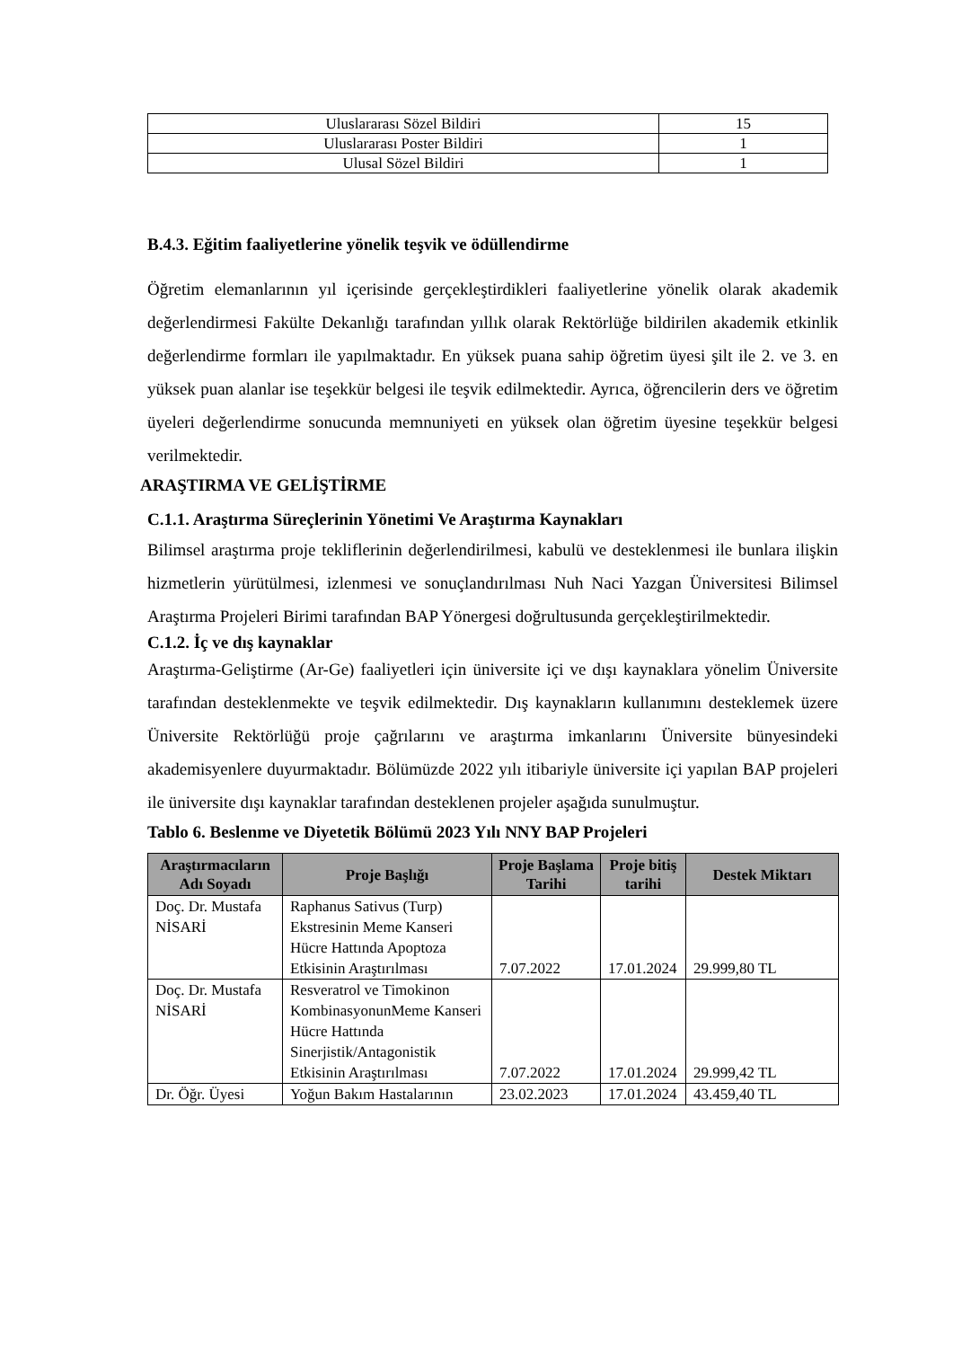| Uluslararası Sözel Bildiri | 15 |
| Uluslararası Poster Bildiri | 1 |
| Ulusal Sözel Bildiri | 1 |
B.4.3. Eğitim faaliyetlerine yönelik teşvik ve ödüllendirme
Öğretim elemanlarının yıl içerisinde gerçekleştirdikleri faaliyetlerine yönelik olarak akademik değerlendirmesi Fakülte Dekanlığı tarafından yıllık olarak Rektörlüğe bildirilen akademik etkinlik değerlendirme formları ile yapılmaktadır. En yüksek puana sahip öğretim üyesi şilt ile 2. ve 3. en yüksek puan alanlar ise teşekkür belgesi ile teşvik edilmektedir. Ayrıca, öğrencilerin ders ve öğretim üyeleri değerlendirme sonucunda memnuniyeti en yüksek olan öğretim üyesine teşekkür belgesi verilmektedir.
ARAŞTIRMA VE GELİŞTİRME
C.1.1. Araştırma Süreçlerinin Yönetimi Ve Araştırma Kaynakları
Bilimsel araştırma proje tekliflerinin değerlendirilmesi, kabulü ve desteklenmesi ile bunlara ilişkin hizmetlerin yürütülmesi, izlenmesi ve sonuçlandırılması Nuh Naci Yazgan Üniversitesi Bilimsel Araştırma Projeleri Birimi tarafından BAP Yönergesi doğrultusunda gerçekleştirilmektedir.
C.1.2. İç ve dış kaynaklar
Araştırma-Geliştirme (Ar-Ge) faaliyetleri için üniversite içi ve dışı kaynaklara yönelim Üniversite tarafından desteklenmekte ve teşvik edilmektedir. Dış kaynakların kullanımını desteklemek üzere Üniversite Rektörlüğü proje çağrılarını ve araştırma imkanlarını Üniversite bünyesindeki akademisyenlere duyurmaktadır. Bölümüzde 2022 yılı itibariyle üniversite içi yapılan BAP projeleri ile üniversite dışı kaynaklar tarafından desteklenen projeler aşağıda sunulmuştur.
Tablo 6. Beslenme ve Diyetetik Bölümü 2023 Yılı NNY BAP Projeleri
| Araştırmacıların Adı Soyadı | Proje Başlığı | Proje Başlama Tarihi | Proje bitiş tarihi | Destek Miktarı |
| --- | --- | --- | --- | --- |
| Doç. Dr. Mustafa NİSARİ | Raphanus Sativus (Turp) Ekstresinin Meme Kanseri Hücre Hattında Apoptoza Etkisinin Araştırılması | 7.07.2022 | 17.01.2024 | 29.999,80 TL |
| Doç. Dr. Mustafa NİSARİ | Resveratrol ve Timokinon KombinasyonunMeme Kanseri Hücre Hattında Sinerjistik/Antagonistik Etkisinin Araştırılması | 7.07.2022 | 17.01.2024 | 29.999,42 TL |
| Dr. Öğr. Üyesi | Yoğun Bakım Hastalarının | 23.02.2023 | 17.01.2024 | 43.459,40 TL |